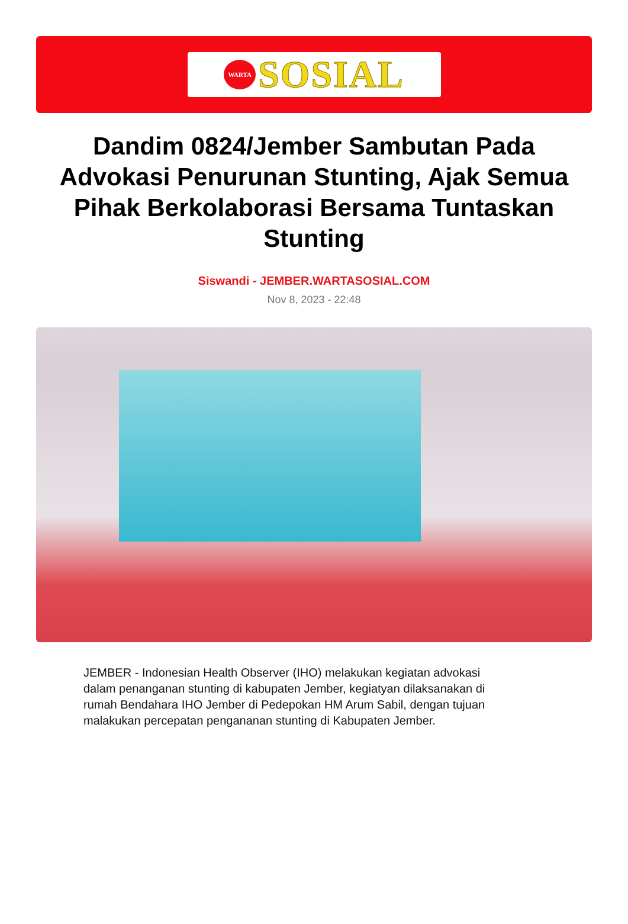WARTA
SOSIAL
Dandim 0824/Jember Sambutan Pada Advokasi Penurunan Stunting, Ajak Semua Pihak Berkolaborasi Bersama Tuntaskan Stunting
Siswandi - JEMBER.WARTASOSIAL.COM
Nov 8, 2023 - 22:48
JEMBER - Indonesian Health Observer (IHO) melakukan kegiatan advokasi dalam penanganan stunting di kabupaten Jember, kegiatyan dilaksanakan di rumah Bendahara IHO Jember di Pedepokan HM Arum Sabil, dengan tujuan malakukan percepatan pengananan stunting di Kabupaten Jember.